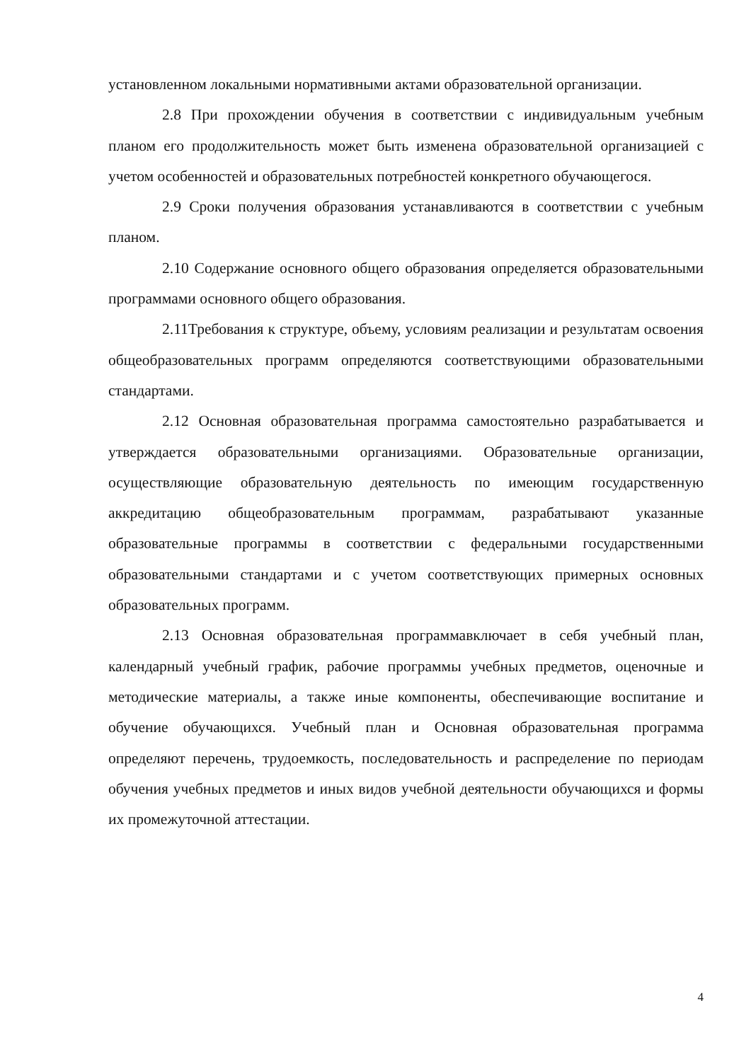установленном локальными нормативными актами образовательной организации.
2.8 При прохождении обучения в соответствии с индивидуальным учебным планом его продолжительность может быть изменена образовательной организацией с учетом особенностей и образовательных потребностей конкретного обучающегося.
2.9 Сроки получения образования устанавливаются в соответствии с учебным планом.
2.10 Содержание основного общего образования определяется образовательными программами основного общего образования.
2.11Требования к структуре, объему, условиям реализации и результатам освоения общеобразовательных программ определяются соответствующими образовательными стандартами.
2.12 Основная образовательная программа самостоятельно разрабатывается и утверждается образовательными организациями. Образовательные организации, осуществляющие образовательную деятельность по имеющим государственную аккредитацию общеобразовательным программам, разрабатывают указанные образовательные программы в соответствии с федеральными государственными образовательными стандартами и с учетом соответствующих примерных основных образовательных программ.
2.13 Основная образовательная программавключает в себя учебный план, календарный учебный график, рабочие программы учебных предметов, оценочные и методические материалы, а также иные компоненты, обеспечивающие воспитание и обучение обучающихся. Учебный план и Основная образовательная программа определяют перечень, трудоемкость, последовательность и распределение по периодам обучения учебных предметов и иных видов учебной деятельности обучающихся и формы их промежуточной аттестации.
4